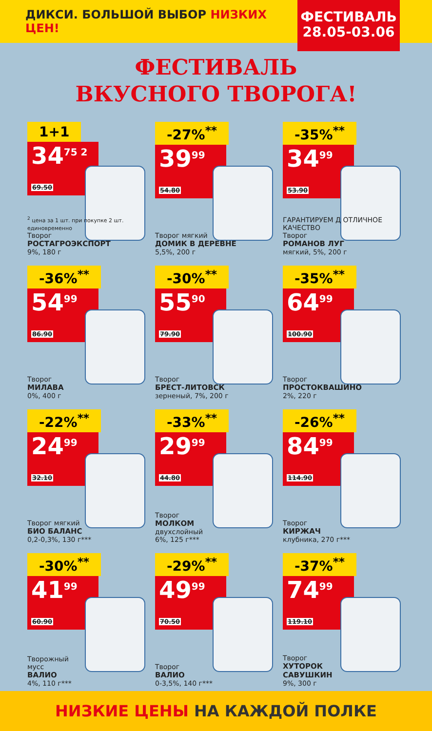ДИКСИ. БОЛЬШОЙ ВЫБОР НИЗКИХ ЦЕН!
ФЕСТИВАЛЬ
28.05-03.06
ФЕСТИВАЛЬ
ВКУСНОГО ТВОРОГА!
1+1
34<sup>75 2</sup> 69.50
<sup>2</sup> цена за 1 шт. при покупке 2 шт. единовременно
Творог
РОСТАГРОЭКСПОРТ
9%, 180 г
-27%<sup>**</sup>
39<sup>99</sup> 54.80
Творог мягкий
ДОМИК В ДЕРЕВНЕ
5,5%, 200 г
-35%<sup>**</sup>
34<sup>99</sup> 53.90
ГАРАНТИРУЕМ Д ОТЛИЧНОЕ КАЧЕСТВО
Творог
РОМАНОВ ЛУГ
мягкий, 5%, 200 г
-36%<sup>**</sup>
54<sup>99</sup> 86.90
Творог
МИЛАВА
0%, 400 г
-30%<sup>**</sup>
55<sup>90</sup> 79.90
Творог
БРЕСТ-ЛИТОВСК
зерненый, 7%, 200 г
-35%<sup>**</sup>
64<sup>99</sup> 100.90
Творог
ПРОСТОКВАШИНО
2%, 220 г
-22%<sup>**</sup>
24<sup>99</sup> 32.10
Творог мягкий
БИО БАЛАНС
0,2-0,3%, 130 г***
-33%<sup>**</sup>
29<sup>99</sup> 44.80
Творог
МОЛКОМ
двухслойный
6%, 125 г***
-26%<sup>**</sup>
84<sup>99</sup> 114.90
Творог
КИРЖАЧ
клубника, 270 г***
-30%<sup>**</sup>
41<sup>99</sup> 60.90
Творожный
мусс
ВАЛИО
4%, 110 г***
-29%<sup>**</sup>
49<sup>99</sup> 70.50
Творог
ВАЛИО
0-3,5%, 140 г***
-37%<sup>**</sup>
74<sup>99</sup> 119.10
Творог
ХУТОРОК
САВУШКИН
9%, 300 г
НИЗКИЕ ЦЕНЫ НА КАЖДОЙ ПОЛКЕ